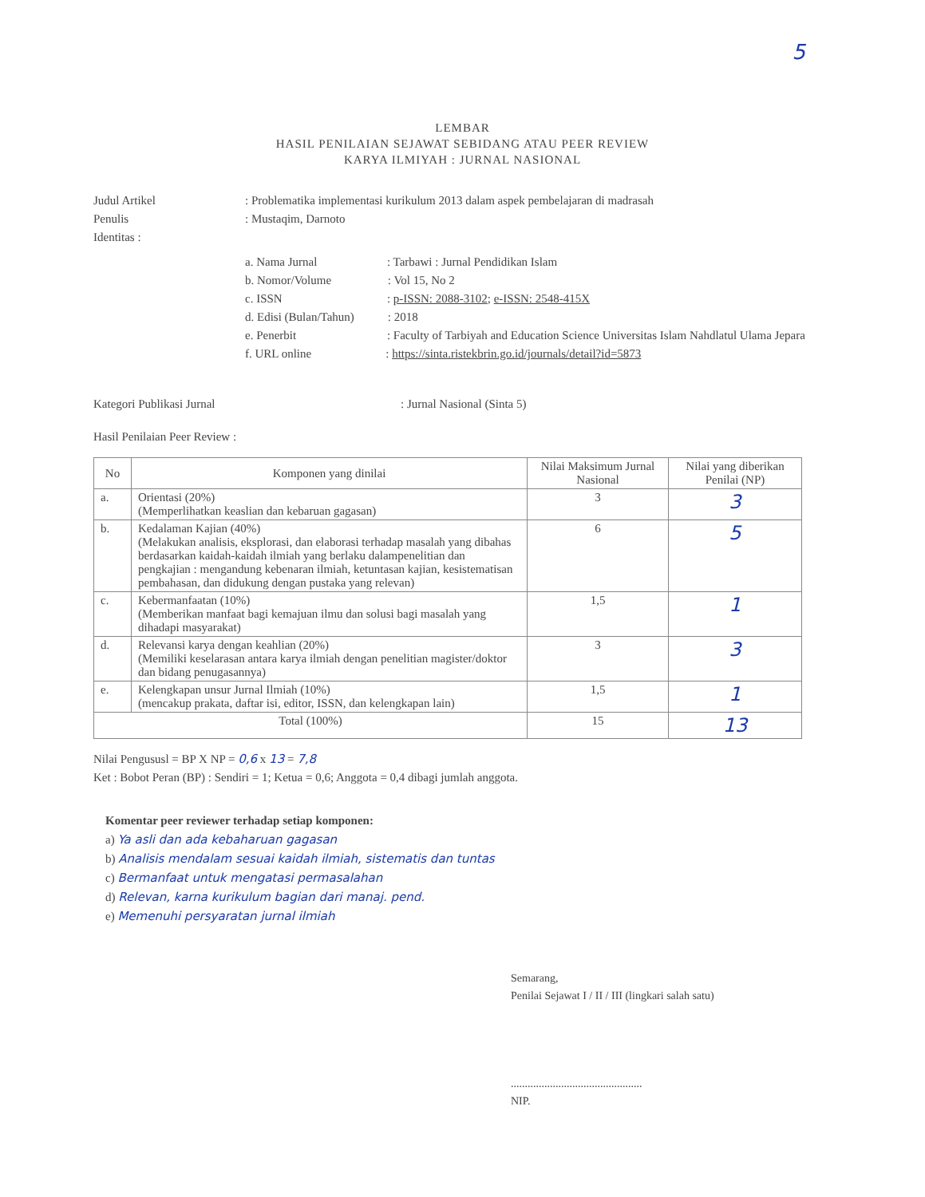5
LEMBAR
HASIL PENILAIAN SEJAWAT SEBIDANG ATAU PEER REVIEW
KARYA ILMIYAH : JURNAL NASIONAL
Judul Artikel: Problematika implementasi kurikulum 2013 dalam aspek pembelajaran di madrasah
Penulis: Mustaqim, Darnoto
Identitas :
a. Nama Jurnal : Tarbawi : Jurnal Pendidikan Islam
b. Nomor/Volume : Vol 15, No 2
c. ISSN : p-ISSN: 2088-3102; e-ISSN: 2548-415X
d. Edisi (Bulan/Tahun) : 2018
e. Penerbit : Faculty of Tarbiyah and Education Science Universitas Islam Nahdlatul Ulama Jepara
f. URL online : https://sinta.ristekbrin.go.id/journals/detail?id=5873
Kategori Publikasi Jurnal: Jurnal Nasional (Sinta 5)
Hasil Penilaian Peer Review :
| No | Komponen yang dinilai | Nilai Maksimum Jurnal Nasional | Nilai yang diberikan Penilai (NP) |
| --- | --- | --- | --- |
| a. | Orientasi (20%) (Memperlihatkan keaslian dan kebaruan gagasan) | 3 | 3 |
| b. | Kedalaman Kajian (40%) (Melakukan analisis, eksplorasi, dan elaborasi terhadap masalah yang dibahas berdasarkan kaidah-kaidah ilmiah yang berlaku dalampenelitian dan pengkajian : mengandung kebenaran ilmiah, ketuntasan kajian, kesistematisan pembahasan, dan didukung dengan pustaka yang relevan) | 6 | 5 |
| c. | Kebermanfaatan (10%) (Memberikan manfaat bagi kemajuan ilmu dan solusi bagi masalah yang dihadapi masyarakat) | 1,5 | 1 |
| d. | Relevansi karya dengan keahlian (20%) (Memiliki keselarasan antara karya ilmiah dengan penelitian magister/doktor dan bidang penugasannya) | 3 | 3 |
| e. | Kelengkapan unsur Jurnal Ilmiah (10%) (mencakup prakata, daftar isi, editor, ISSN, dan kelengkapan lain) | 1,5 | 1 |
| Total (100%) | | 15 | 13 |
Nilai Pengususl = BP X NP = 0,6 x 13 = 7,8
Ket : Bobot Peran (BP) : Sendiri = 1; Ketua = 0,6; Anggota = 0,4 dibagi jumlah anggota.
Komentar peer reviewer terhadap setiap komponen:
a) Ya asli dan ada kebaharuan gagasan
b) Analisis mendalam sesuai kaidah ilmiah, sistematis dan tuntas
c) Bermanfaat untuk mengatasi permasalahan
d) Relevan, karna kurikulum bagian dari manaj. pend.
e) Memenuhi persyaratan jurnal ilmiah
Semarang,
Penilai Sejawat I / II / III (lingkari salah satu)
...............................................
NIP.